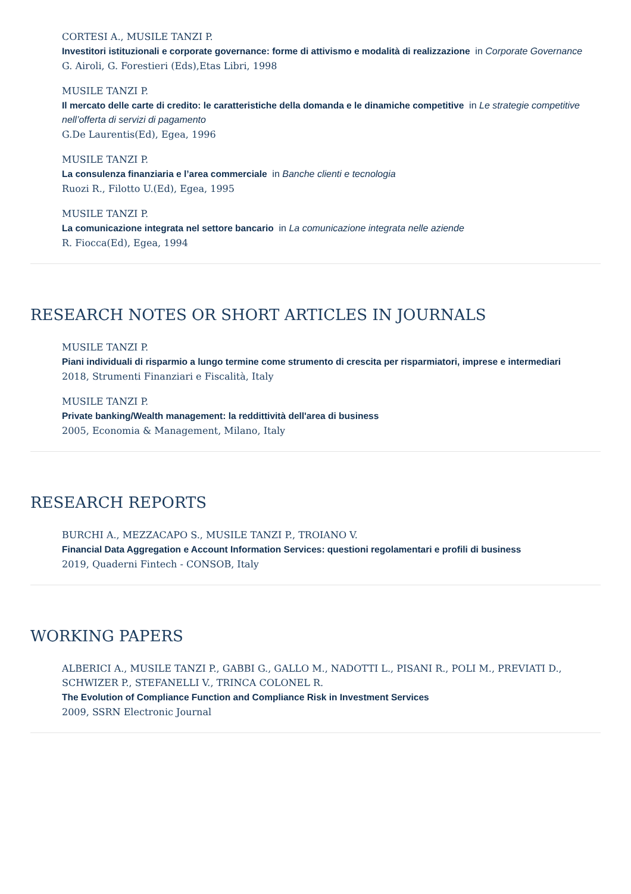CORTESI A., MUSILE TANZI P.
Investitori istituzionali e corporate governance: forme di attivismo e modalità di realizzazione in Corporate Governance
G. Airoli, G. Forestieri (Eds),Etas Libri, 1998
MUSILE TANZI P.
Il mercato delle carte di credito: le caratteristiche della domanda e le dinamiche competitive in Le strategie competitive nell’offerta di servizi di pagamento
G.De Laurentis(Ed), Egea, 1996
MUSILE TANZI P.
La consulenza finanziaria e l’area commerciale in Banche clienti e tecnologia
Ruozi R., Filotto U.(Ed), Egea, 1995
MUSILE TANZI P.
La comunicazione integrata nel settore bancario in La comunicazione integrata nelle aziende
R. Fiocca(Ed), Egea, 1994
RESEARCH NOTES OR SHORT ARTICLES IN JOURNALS
MUSILE TANZI P.
Piani individuali di risparmio a lungo termine come strumento di crescita per risparmiatori, imprese e intermediari
2018, Strumenti Finanziari e Fiscalità, Italy
MUSILE TANZI P.
Private banking/Wealth management: la reddittività dell'area di business
2005, Economia & Management, Milano, Italy
RESEARCH REPORTS
BURCHI A., MEZZACAPO S., MUSILE TANZI P., TROIANO V.
Financial Data Aggregation e Account Information Services: questioni regolamentari e profili di business
2019, Quaderni Fintech - CONSOB, Italy
WORKING PAPERS
ALBERICI A., MUSILE TANZI P., GABBI G., GALLO M., NADOTTI L., PISANI R., POLI M., PREVIATI D., SCHWIZER P., STEFANELLI V., TRINCA COLONEL R.
The Evolution of Compliance Function and Compliance Risk in Investment Services
2009, SSRN Electronic Journal